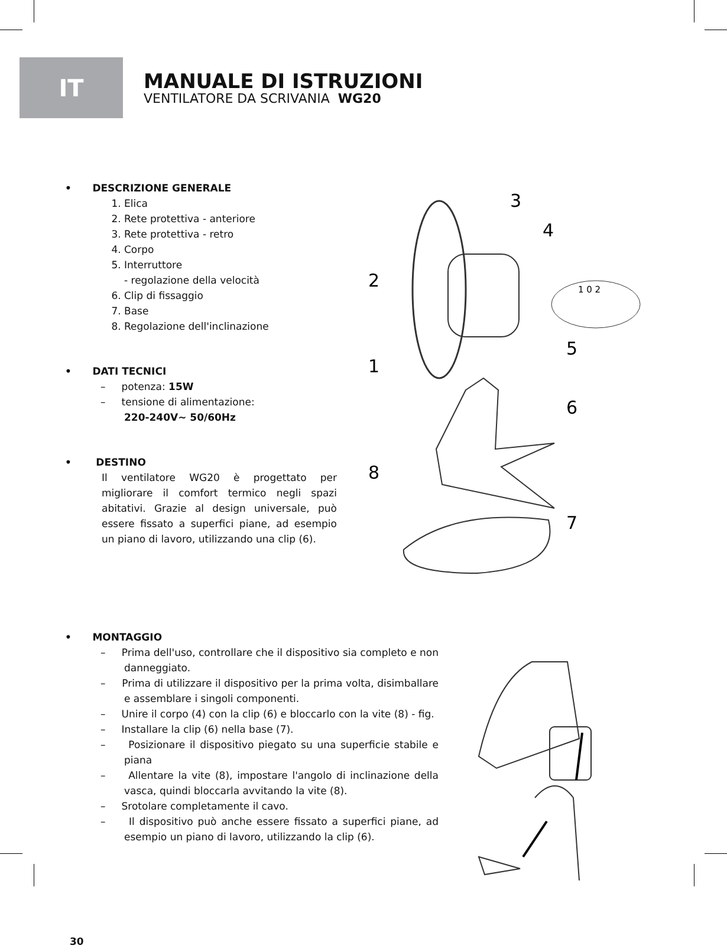IT
MANUALE DI ISTRUZIONI
VENTILATORE DA SCRIVANIA WG20
• DESCRIZIONE GENERALE
1. Elica
2. Rete protettiva - anteriore
3. Rete protettiva - retro
4. Corpo
5. Interruttore
- regolazione della velocità
6. Clip di fissaggio
7. Base
8. Regolazione dell'inclinazione
• DATI TECNICI
– potenza: 15W
– tensione di alimentazione:
220-240V~ 50/60Hz
• DESTINO
Il ventilatore WG20 è progettato per migliorare il comfort termico negli spazi abitativi. Grazie al design universale, può essere fissato a superfici piane, ad esempio un piano di lavoro, utilizzando una clip (6).
3
4
2
5
1
6
8
7
1 0 2
• MONTAGGIO
– Prima dell'uso, controllare che il dispositivo sia completo e non danneggiato.
– Prima di utilizzare il dispositivo per la prima volta, disimballare e assemblare i singoli componenti.
– Unire il corpo (4) con la clip (6) e bloccarlo con la vite (8) - fig.
– Installare la clip (6) nella base (7).
– Posizionare il dispositivo piegato su una superficie stabile e piana
– Allentare la vite (8), impostare l'angolo di inclinazione della vasca, quindi bloccarla avvitando la vite (8).
– Srotolare completamente il cavo.
– Il dispositivo può anche essere fissato a superfici piane, ad esempio un piano di lavoro, utilizzando la clip (6).
30